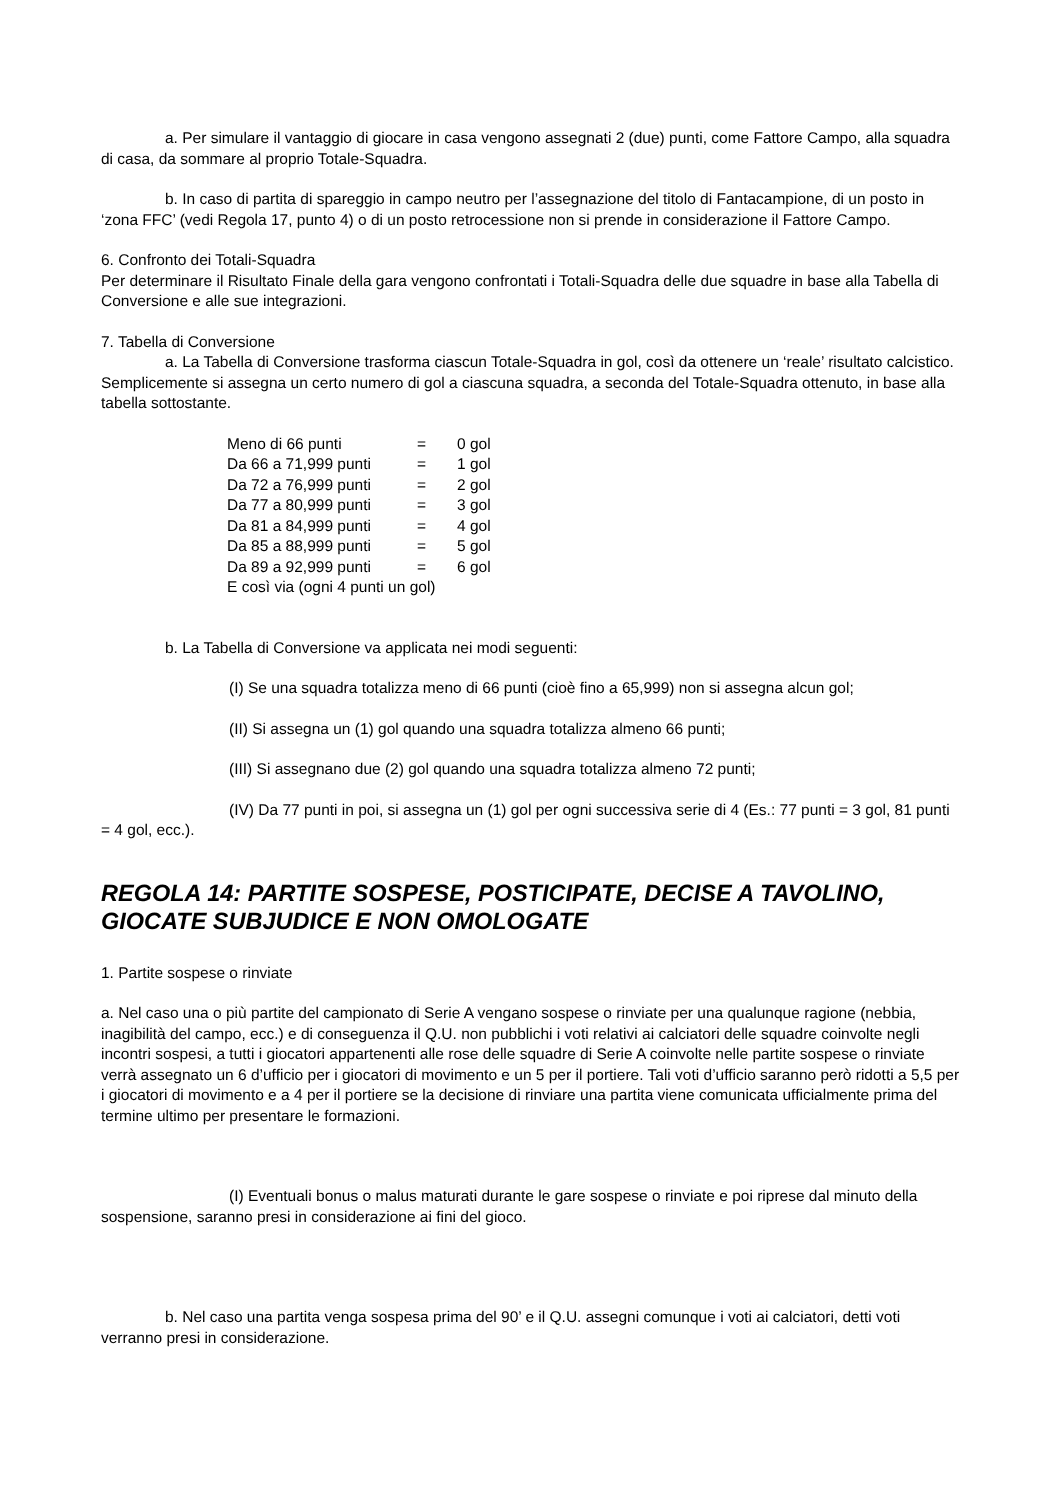a. Per simulare il vantaggio di giocare in casa vengono assegnati 2 (due) punti, come Fattore Campo, alla squadra di casa, da sommare al proprio Totale-Squadra.
b. In caso di partita di spareggio in campo neutro per l’assegnazione del titolo di Fantacampione, di un posto in ‘zona FFC’ (vedi Regola 17, punto 4) o di un posto retrocessione non si prende in considerazione il Fattore Campo.
6. Confronto dei Totali-Squadra
Per determinare il Risultato Finale della gara vengono confrontati i Totali-Squadra delle due squadre in base alla Tabella di Conversione e alle sue integrazioni.
7. Tabella di Conversione
a. La Tabella di Conversione trasforma ciascun Totale-Squadra in gol, così da ottenere un ‘reale’ risultato calcistico. Semplicemente si assegna un certo numero di gol a ciascuna squadra, a seconda del Totale-Squadra ottenuto, in base alla tabella sottostante.
| Meno di 66 punti | = | 0 gol |
| Da 66 a 71,999 punti | = | 1 gol |
| Da 72 a 76,999 punti | = | 2 gol |
| Da 77 a 80,999 punti | = | 3 gol |
| Da 81 a 84,999 punti | = | 4 gol |
| Da 85 a 88,999 punti | = | 5 gol |
| Da 89 a 92,999 punti | = | 6 gol |
| E così via (ogni 4 punti un gol) | | |
b. La Tabella di Conversione va applicata nei modi seguenti:
(I) Se una squadra totalizza meno di 66 punti (cioè fino a 65,999) non si assegna alcun gol;
(II) Si assegna un (1) gol quando una squadra totalizza almeno 66 punti;
(III) Si assegnano due (2) gol quando una squadra totalizza almeno 72 punti;
(IV) Da 77 punti in poi, si assegna un (1) gol per ogni successiva serie di 4 (Es.: 77 punti = 3 gol, 81 punti = 4 gol, ecc.).
REGOLA 14: PARTITE SOSPESE, POSTICIPATE, DECISE A TAVOLINO, GIOCATE SUBJUDICE E NON OMOLOGATE
1. Partite sospese o rinviate
a. Nel caso una o più partite del campionato di Serie A vengano sospese o rinviate per una qualunque ragione (nebbia, inagibilità del campo, ecc.) e di conseguenza il Q.U. non pubblichi i voti relativi ai calciatori delle squadre coinvolte negli incontri sospesi, a tutti i giocatori appartenenti alle rose delle squadre di Serie A coinvolte nelle partite sospese o rinviate verrà assegnato un 6 d’ufficio per i giocatori di movimento e un 5 per il portiere. Tali voti d’ufficio saranno però ridotti a 5,5 per i giocatori di movimento e a 4 per il portiere se la decisione di rinviare una partita viene comunicata ufficialmente prima del termine ultimo per presentare le formazioni.
(I) Eventuali bonus o malus maturati durante le gare sospese o rinviate e poi riprese dal minuto della sospensione, saranno presi in considerazione ai fini del gioco.
b. Nel caso una partita venga sospesa prima del 90’ e il Q.U. assegni comunque i voti ai calciatori, detti voti verranno presi in considerazione.